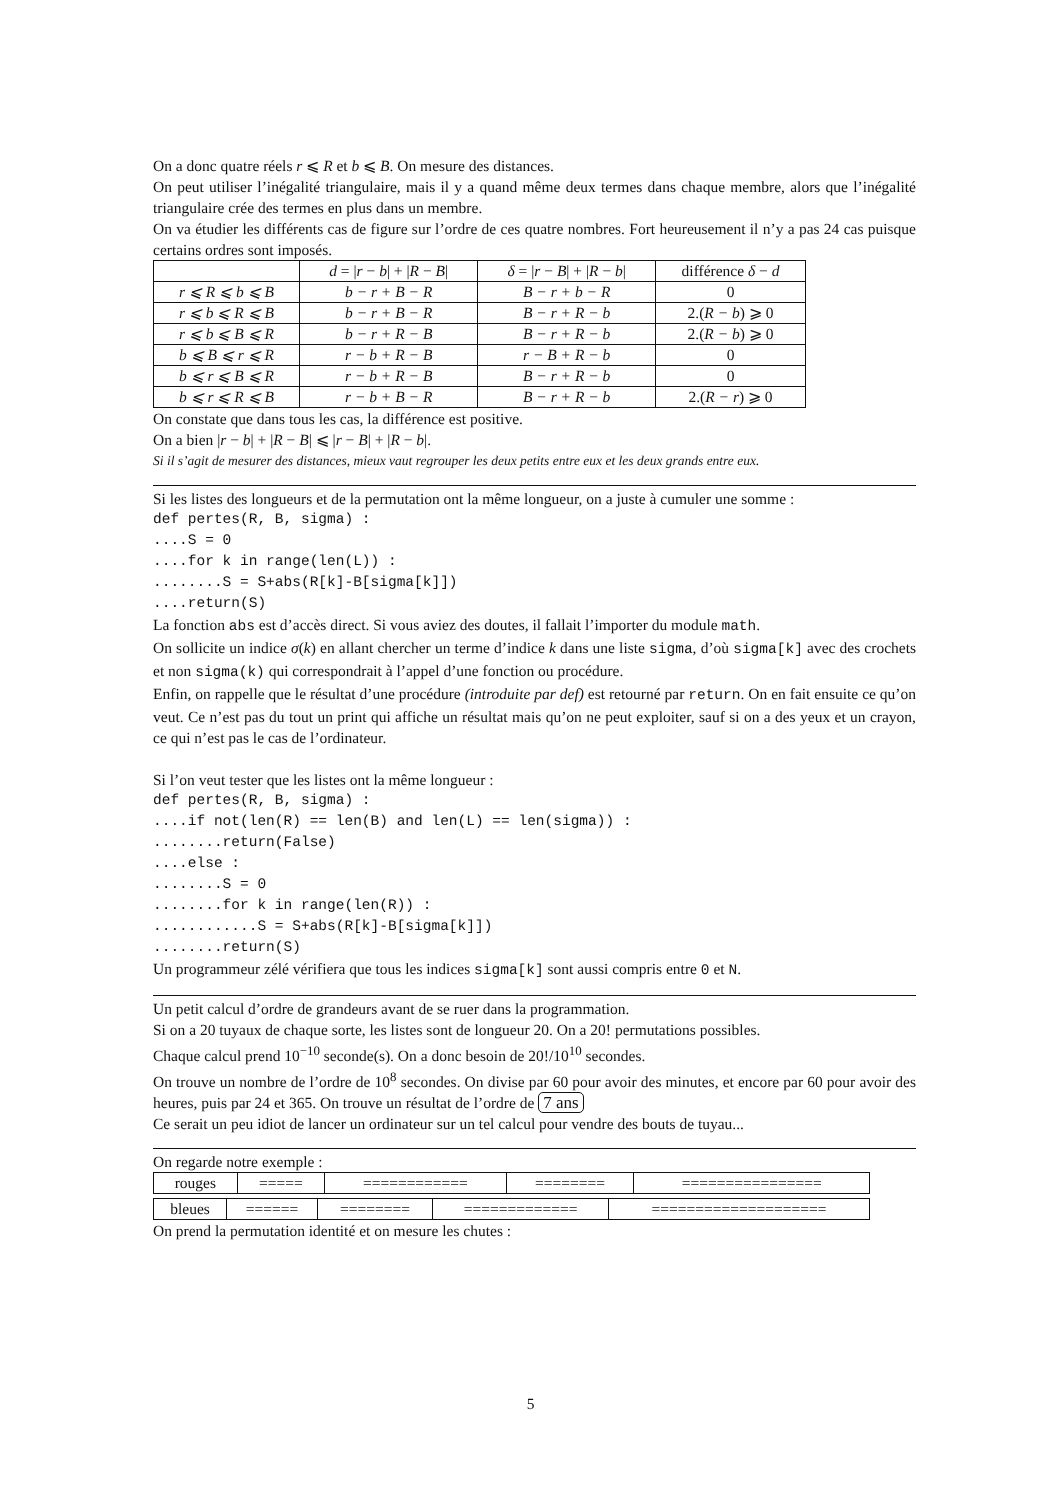On a donc quatre réels r ⩽ R et b ⩽ B. On mesure des distances.
On peut utiliser l’inégalité triangulaire, mais il y a quand même deux termes dans chaque membre, alors que l’inégalité triangulaire crée des termes en plus dans un membre.
On va étudier les différents cas de figure sur l’ordre de ces quatre nombres. Fort heureusement il n’y a pas 24 cas puisque certains ordres sont imposés.
| | d = / r − b / + / R − B / | δ = / r − B / + / R − b / | différence δ − d |
| r ⩽ R ⩽ b ⩽ B | b − r + B − R | B − r + b − R | 0 |
| r ⩽ b ⩽ R ⩽ B | b − r + B − R | B − r + R − b | 2.( R − b ) ⩾ 0 |
| r ⩽ b ⩽ B ⩽ R | b − r + R − B | B − r + R − b | 2.( R − b ) ⩾ 0 |
| b ⩽ B ⩽ r ⩽ R | r − b + R − B | r − B + R − b | 0 |
| b ⩽ r ⩽ B ⩽ R | r − b + R − B | B − r + R − b | 0 |
| b ⩽ r ⩽ R ⩽ B | r − b + B − R | B − r + R − b | 2.( R − r ) ⩾ 0 |
On constate que dans tous les cas, la différence est positive.
On a bien |r − b| + |R − B| ⩽ |r − B| + |R − b|.
Si il s’agit de mesurer des distances, mieux vaut regrouper les deux petits entre eux et les deux grands entre eux.
Si les listes des longueurs et de la permutation ont la même longueur, on a juste à cumuler une somme :
def pertes(R, B, sigma) :
....S = 0
....for k in range(len(L)) :
........S = S+abs(R[k]-B[sigma[k]])
....return(S)
La fonction abs est d’accès direct. Si vous aviez des doutes, il fallait l’importer du module math.
On sollicite un indice σ(k) en allant chercher un terme d’indice k dans une liste sigma, d’où sigma[k] avec des crochets et non sigma(k) qui correspondrait à l’appel d’une fonction ou procédure.
Enfin, on rappelle que le résultat d’une procédure (introduite par def) est retourné par return. On en fait ensuite ce qu’on veut. Ce n’est pas du tout un print qui affiche un résultat mais qu’on ne peut exploiter, sauf si on a des yeux et un crayon, ce qui n’est pas le cas de l’ordinateur.
Si l’on veut tester que les listes ont la même longueur :
def pertes(R, B, sigma) :
....if not(len(R) == len(B) and len(L) == len(sigma)) :
........return(False)
....else :
........S = 0
........for k in range(len(R)) :
............S = S+abs(R[k]-B[sigma[k]])
........return(S)
Un programmeur zélé vérifiera que tous les indices sigma[k] sont aussi compris entre 0 et N.
Un petit calcul d’ordre de grandeurs avant de se ruer dans la programmation.
Si on a 20 tuyaux de chaque sorte, les listes sont de longueur 20. On a 20! permutations possibles.
Chaque calcul prend 10<sup>−10</sup> seconde(s). On a donc besoin de 20!/10<sup>10</sup> secondes.
On trouve un nombre de l’ordre de 10<sup>8</sup> secondes. On divise par 60 pour avoir des minutes, et encore par 60 pour avoir des heures, puis par 24 et 365. On trouve un résultat de l’ordre de 7 ans
Ce serait un peu idiot de lancer un ordinateur sur un tel calcul pour vendre des bouts de tuyau...
On regarde notre exemple :
| rouges | ===== | ============ | ======== | ================ |
| bleues | ====== | ======== | ============= | ==================== |
On prend la permutation identité et on mesure les chutes :
5